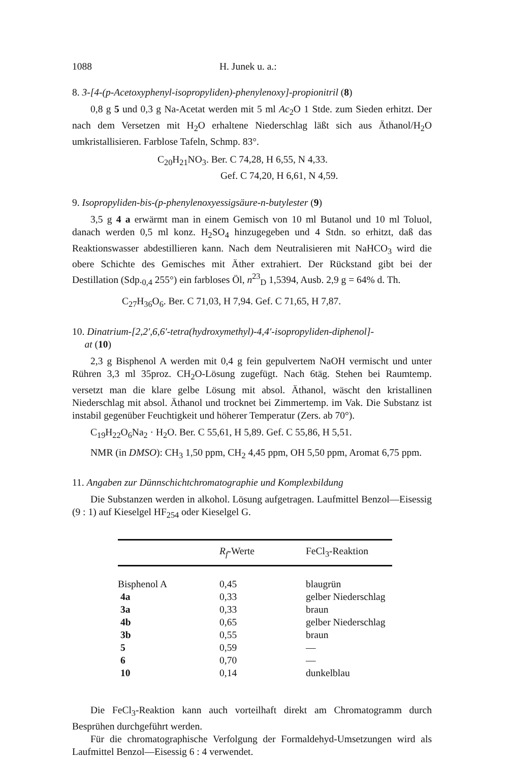1088 H. Junek u. a.:
8. 3-[4-(p-Acetoxyphenyl-isopropyliden)-phenylenoxy]-propionitril (8)
0,8 g 5 und 0,3 g Na-Acetat werden mit 5 ml Ac<sub>2</sub>O 1 Stde. zum Sieden erhitzt. Der nach dem Versetzen mit H<sub>2</sub>O erhaltene Niederschlag läßt sich aus Äthanol/H<sub>2</sub>O umkristallisieren. Farblose Tafeln, Schmp. 83°.
C<sub>20</sub>H<sub>21</sub>NO<sub>3</sub>. Ber. C 74,28, H 6,55, N 4,33.
Gef. C 74,20, H 6,61, N 4,59.
9. Isopropyliden-bis-(p-phenylenoxyessigsäure-n-butylester (9)
3,5 g 4 a erwärmt man in einem Gemisch von 10 ml Butanol und 10 ml Toluol, danach werden 0,5 ml konz. H<sub>2</sub>SO<sub>4</sub> hinzugegeben und 4 Stdn. so erhitzt, daß das Reaktionswasser abdestillieren kann. Nach dem Neutralisieren mit NaHCO<sub>3</sub> wird die obere Schichte des Gemisches mit Äther extrahiert. Der Rückstand gibt bei der Destillation (Sdp.<sub>0,4</sub> 255°) ein farbloses Öl, n<sup>23</sup><sub>D</sub> 1,5394, Ausb. 2,9 g = 64% d. Th.
C<sub>27</sub>H<sub>36</sub>O<sub>6</sub>. Ber. C 71,03, H 7,94. Gef. C 71,65, H 7,87.
10. Dinatrium-[2,2′,6,6′-tetra(hydroxymethyl)-4,4′-isopropyliden-diphenol]-
at (10)
2,3 g Bisphenol A werden mit 0,4 g fein gepulvertem NaOH vermischt und unter Rühren 3,3 ml 35proz. CH<sub>2</sub>O-Lösung zugefügt. Nach 6täg. Stehen bei Raumtemp. versetzt man die klare gelbe Lösung mit absol. Äthanol, wäscht den kristallinen Niederschlag mit absol. Äthanol und trocknet bei Zimmertemp. im Vak. Die Substanz ist instabil gegenüber Feuchtigkeit und höherer Temperatur (Zers. ab 70°).
C<sub>19</sub>H<sub>22</sub>O<sub>6</sub>Na<sub>2</sub> · H<sub>2</sub>O. Ber. C 55,61, H 5,89. Gef. C 55,86, H 5,51.
NMR (in DMSO): CH<sub>3</sub> 1,50 ppm, CH<sub>2</sub> 4,45 ppm, OH 5,50 ppm, Aromat 6,75 ppm.
11. Angaben zur Dünnschichtchromatographie und Komplexbildung
Die Substanzen werden in alkohol. Lösung aufgetragen. Laufmittel Benzol—Eisessig (9 : 1) auf Kieselgel HF<sub>254</sub> oder Kieselgel G.
| | R<sub>f</sub> -Werte | FeCl<sub>3</sub>-Reaktion |
| --- | --- | --- |
| Bisphenol A | 0,45 | blaugrün |
| 4a | 0,33 | gelber Niederschlag |
| 3a | 0,33 | braun |
| 4b | 0,65 | gelber Niederschlag |
| 3b | 0,55 | braun |
| 5 | 0,59 | — |
| 6 | 0,70 | — |
| 10 | 0,14 | dunkelblau |
Die FeCl<sub>3</sub>-Reaktion kann auch vorteilhaft direkt am Chromatogramm durch Besprühen durchgeführt werden.
Für die chromatographische Verfolgung der Formaldehyd-Umsetzungen wird als Laufmittel Benzol—Eisessig 6 : 4 verwendet.